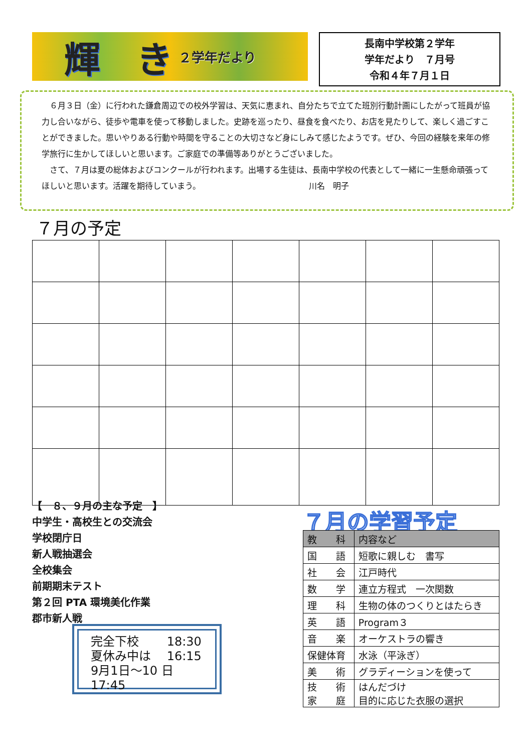輝　き
２学年だより
長南中学校第２学年
学年だより　７月号
令和４年７月１日
６月３日（金）に行われた鎌倉周辺での校外学習は、天気に恵まれ、自分たちで立てた班別行動計画にしたがって班員が協力し合いながら、徒歩や電車を使って移動しました。史跡を巡ったり、昼食を食べたり、お店を見たりして、楽しく過ごすことができました。思いやりある行動や時間を守ることの大切さなど身にしみて感じたようです。ぜひ、今回の経験を来年の修学旅行に生かしてほしいと思います。ご家庭での準備等ありがとうございました。
さて、７月は夏の総体およびコンクールが行われます。出場する生徒は、長南中学校の代表として一緒に一生懸命頑張ってほしいと思います。活躍を期待していまう。　　　　　　　　　　　　　　川名　明子
７月の予定
【　８、９月の主な予定　】
中学生・高校生との交流会
学校閉庁日
新人戦抽選会
全校集会
前期期末テスト
第２回 PTA 環境美化作業
郡市新人戦
完全下校　　 18:30
夏休み中は　 16:15
9月1日～10 日 17:45
７月の学習予定
| 教 科 | 内容など |
| --- | --- |
| 国 語 | 短歌に親しむ 書写 |
| 社 会 | 江戸時代 |
| 数 学 | 連立方程式 一次関数 |
| 理 科 | 生物の体のつくりとはたらき |
| 英 語 | Program３ |
| 音 楽 | オーケストラの響き |
| 保健体育 | 水泳（平泳ぎ） |
| 美 術 | グラディーションを使って |
| 技 術 家 庭 | はんだづけ 目的に応じた衣服の選択 |